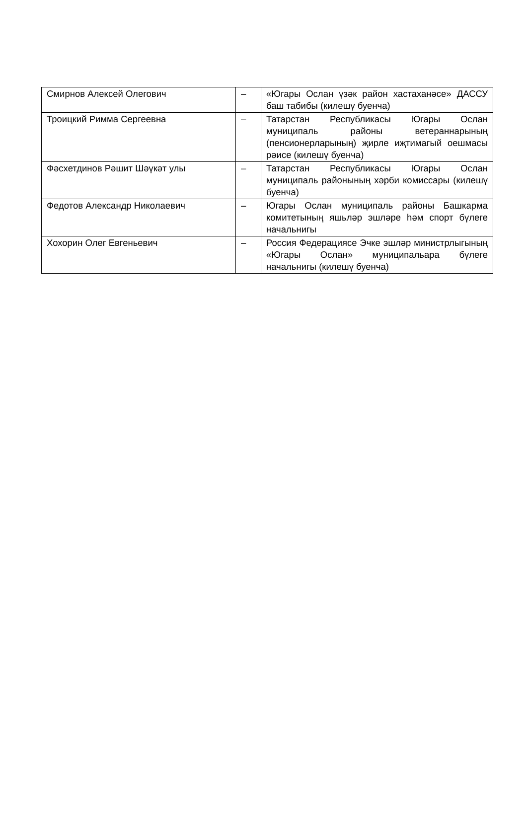| Смирнов Алексей Олегович | – | «Югары Ослан үзәк район хастаханәсе» ДАССУ баш табибы (килешү буенча) |
| Троицкий Римма Сергеевна | – | Татарстан Республикасы Югары Ослан муниципаль районы ветераннарының (пенсионерларының) җирле иҗтимагый оешмасы рәисе (килешү буенча) |
| Фәсхетдинов Рәшит Шәүкәт улы | – | Татарстан Республикасы Югары Ослан муниципаль районының хәрби комиссары (килешү буенча) |
| Федотов Александр Николаевич | – | Югары Ослан муниципаль районы Башкарма комитетының яшьләр эшләре һәм спорт бүлеге начальнигы |
| Хохорин Олег Евгеньевич | – | Россия Федерациясе Эчке эшләр министрлыгының «Югары Ослан» муниципальара бүлеге начальнигы (килешү буенча) |